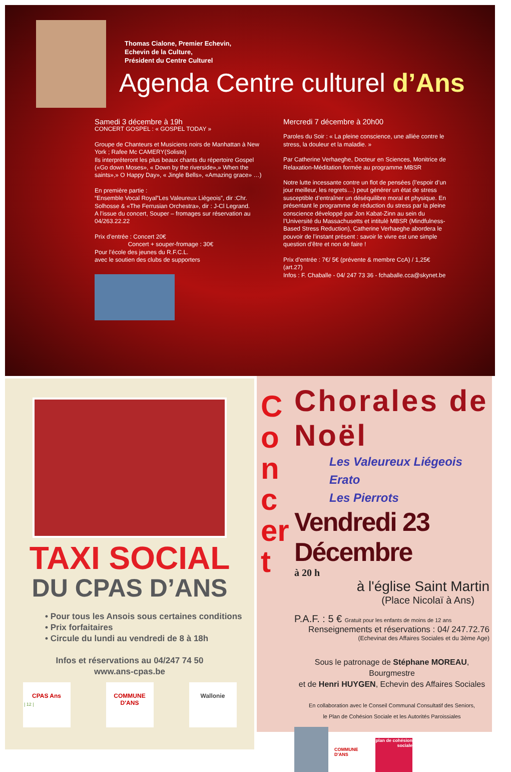Thomas Cialone, Premier Echevin,
Echevin de la Culture,
Président du Centre Culturel
Agenda Centre culturel d’Ans
Samedi 3 décembre à 19h
CONCERT GOSPEL : « GOSPEL TODAY »
Groupe de Chanteurs et Musiciens noirs de Manhattan à New York ; Rafee Mc CAMERY(Soliste)
Ils interpréteront les plus beaux chants du répertoire Gospel («Go down Moses», « Down by the riverside»,» When the saints»,» O Happy Day», « Jingle Bells», «Amazing grace» …)
En première partie :
“Ensemble Vocal Royal”Les Valeureux Liégeois”, dir :Chr. Solhosse & «The Ferrusian Orchestra», dir : J-Cl Legrand.
A l’issue du concert, Souper – fromages sur réservation au 04/263.22.22
Prix d’entrée : Concert 20€
Concert + souper-fromage : 30€
Pour l’école des jeunes du R.F.C.L.
avec le soutien des clubs de supporters
Mercredi 7 décembre à 20h00
Paroles du Soir : « La pleine conscience, une alliée contre le stress, la douleur et la maladie. »
Par Catherine Verhaeghe, Docteur en Sciences, Monitrice de Relaxation-Méditation formée au programme MBSR
Notre lutte incessante contre un flot de pensées (l’espoir d’un jour meilleur, les regrets…) peut générer un état de stress susceptible d’entraîner un déséquilibre moral et physique. En présentant le programme de réduction du stress par la pleine conscience développé par Jon Kabat-Zinn au sein du l’Université du Massachusetts et intitulé MBSR (Mindfulness-Based Stress Reduction), Catherine Verhaeghe abordera le pouvoir de l’instant présent : savoir le vivre est une simple question d’être et non de faire !
Prix d’entrée : 7€/ 5€ (prévente & membre CcA) / 1,25€ (art.27)
Infos : F. Chaballe - 04/ 247 73 36 - fchaballe.cca@skynet.be
TAXI SOCIAL
DU CPAS D’ANS
• Pour tous les Ansois sous certaines conditions
• Prix forfaitaires
• Circule du lundi au vendredi de 8 à 18h
Infos et réservations au 04/247 74 50
www.ans-cpas.be
CPAS Ans COMMUNE D'ANS Wallonie
| 12 |
Concert
Chorales de Noël
Les Valeureux Liégeois
Erato
Les Pierrots
Vendredi 23 Décembre
à 20 h
à l'église Saint Martin
(Place Nicolaï à Ans)
P.A.F. : 5 € Gratuit pour les enfants de moins de 12 ans
Renseignements et réservations : 04/ 247.72.76
(Echevinat des Affaires Sociales et du 3ème Age)
Sous le patronage de Stéphane MOREAU, Bourgmestre
et de Henri HUYGEN, Echevin des Affaires Sociales
En collaboration avec le Conseil Communal Consultatif des Seniors,
le Plan de Cohésion Sociale et les Autorités Paroissiales
COMMUNE D'ANS
plan de cohésion sociale